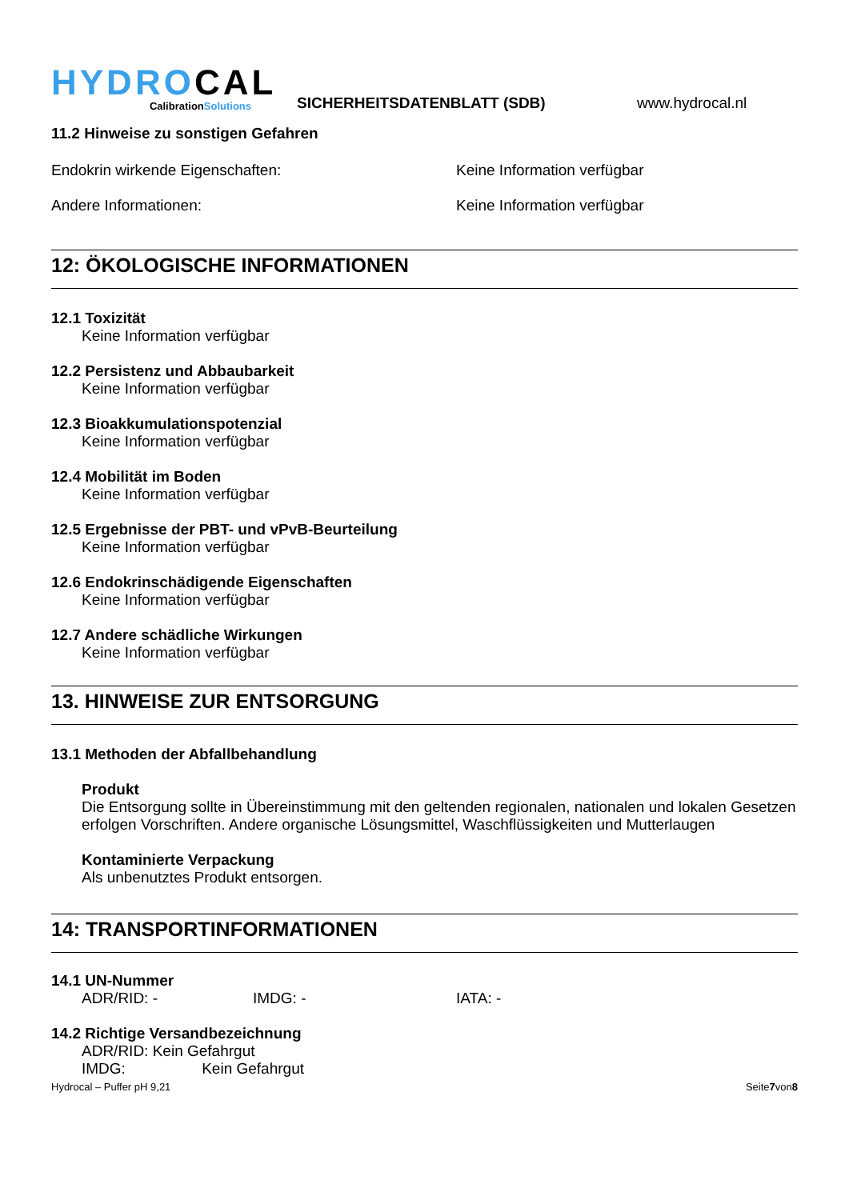HYDROCAL
CalibrationSolutions
SICHERHEITSDATENBLATT (SDB)
www.hydrocal.nl
11.2 Hinweise zu sonstigen Gefahren
Endokrin wirkende Eigenschaften: Keine Information verfügbar
Andere Informationen: Keine Information verfügbar
12: ÖKOLOGISCHE INFORMATIONEN
12.1 Toxizität
Keine Information verfügbar
12.2 Persistenz und Abbaubarkeit
Keine Information verfügbar
12.3 Bioakkumulationspotenzial
Keine Information verfügbar
12.4 Mobilität im Boden
Keine Information verfügbar
12.5 Ergebnisse der PBT- und vPvB-Beurteilung
Keine Information verfügbar
12.6 Endokrinschädigende Eigenschaften
Keine Information verfügbar
12.7 Andere schädliche Wirkungen
Keine Information verfügbar
13. HINWEISE ZUR ENTSORGUNG
13.1 Methoden der Abfallbehandlung
Produkt
Die Entsorgung sollte in Übereinstimmung mit den geltenden regionalen, nationalen und lokalen Gesetzen erfolgen Vorschriften. Andere organische Lösungsmittel, Waschflüssigkeiten und Mutterlaugen
Kontaminierte Verpackung
Als unbenutztes Produkt entsorgen.
14: TRANSPORTINFORMATIONEN
14.1 UN-Nummer
ADR/RID: - IMDG: - IATA: -
14.2 Richtige Versandbezeichnung
ADR/RID: Kein Gefahrgut
IMDG: Kein Gefahrgut
Hydrocal – Puffer pH 9,21 Seite7von8